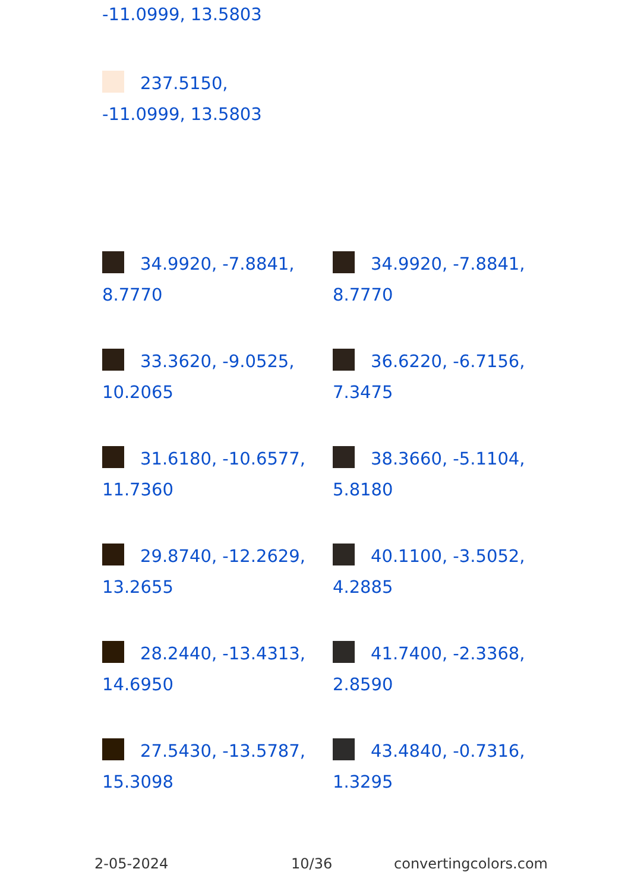-11.0999, 13.5803
237.5150,
-11.0999, 13.5803
34.9920, -7.8841,
8.7770
34.9920, -7.8841,
8.7770
33.3620, -9.0525,
10.2065
36.6220, -6.7156,
7.3475
31.6180, -10.6577,
11.7360
38.3660, -5.1104,
5.8180
29.8740, -12.2629,
13.2655
40.1100, -3.5052,
4.2885
28.2440, -13.4313,
14.6950
41.7400, -2.3368,
2.8590
27.5430, -13.5787,
15.3098
43.4840, -0.7316,
1.3295
2-05-2024 10/36 convertingcolors.com